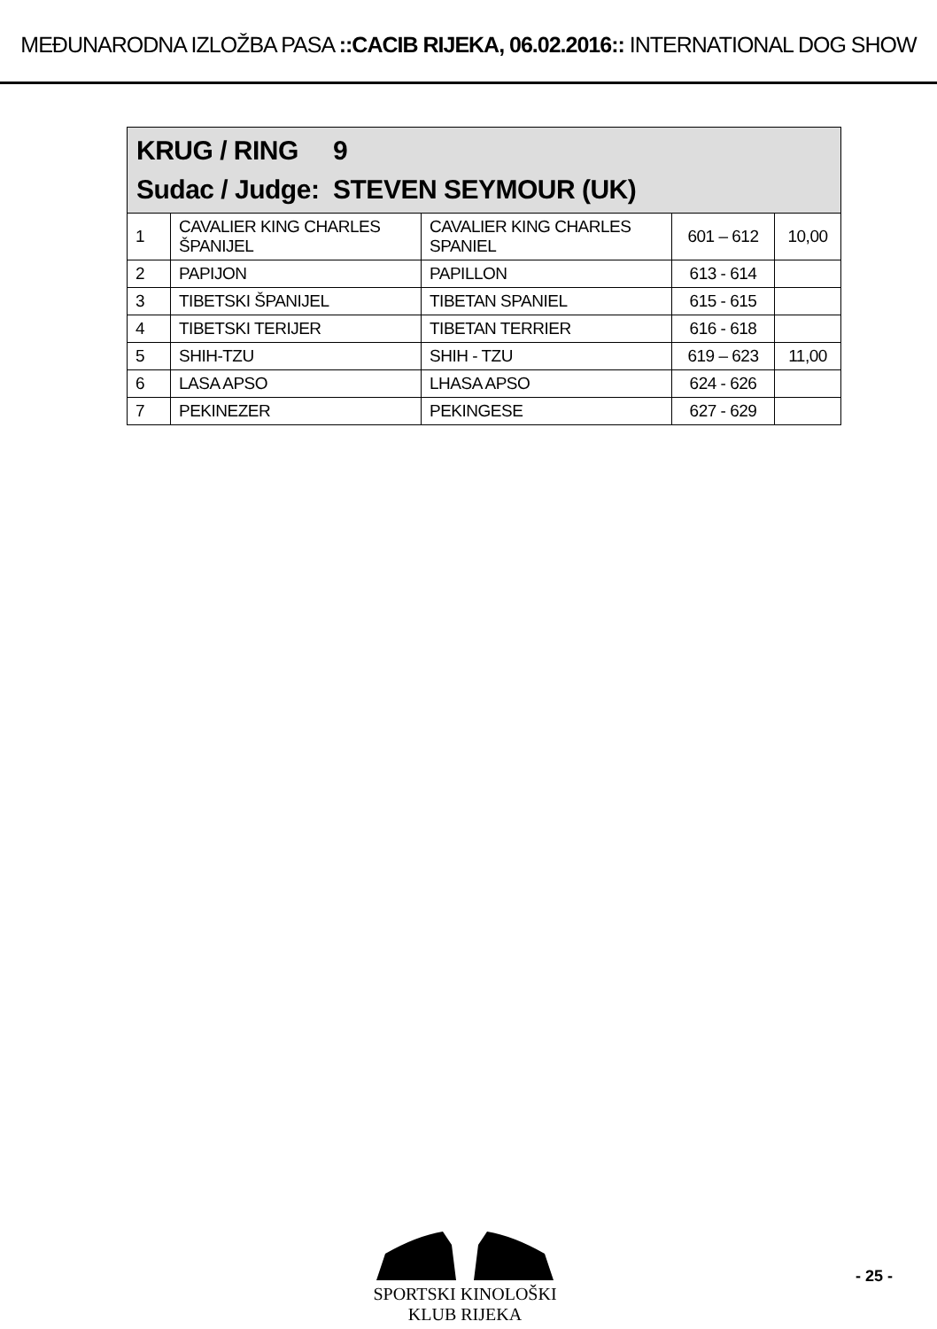MEĐUNARODNA IZLOŽBA PASA ::CACIB RIJEKA, 06.02.2016:: INTERNATIONAL DOG SHOW
| KRUG / RING 9 Sudac / Judge: STEVEN SEYMOUR (UK) | | | | |
| --- | --- | --- | --- | --- |
| 1 | CAVALIER KING CHARLES ŠPANIJEL | CAVALIER KING CHARLES SPANIEL | 601 – 612 | 10,00 |
| 2 | PAPIJON | PAPILLON | 613 - 614 | |
| 3 | TIBETSKI ŠPANIJEL | TIBETAN SPANIEL | 615 - 615 | |
| 4 | TIBETSKI TERIJER | TIBETAN TERRIER | 616 - 618 | |
| 5 | SHIH-TZU | SHIH - TZU | 619 – 623 | 11,00 |
| 6 | LASA APSO | LHASA APSO | 624 - 626 | |
| 7 | PEKINEZER | PEKINGESE | 627 - 629 | |
SPORTSKI KINOLOŠKI KLUB RIJEKA
- 25 -